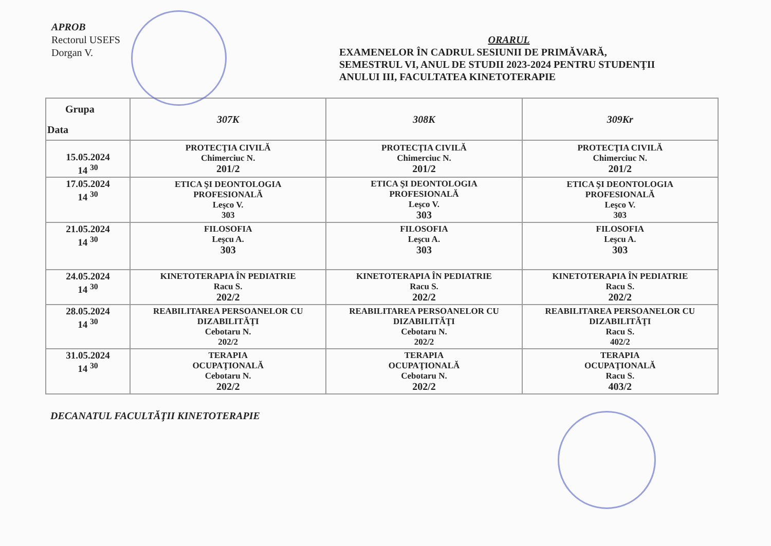APROB
Rectorul USEFS
Dorgan V.
ORARUL
EXAMENELOR ÎN CADRUL SESIUNII DE PRIMĂVARĂ,
SEMESTRUL VI, ANUL DE STUDII 2023-2024 PENTRU STUDENŢII
ANULUI III, FACULTATEA KINETOTERAPIE
| Grupa Data | 307K | 308K | 309Kr |
| --- | --- | --- | --- |
| 15.05.2024 14 <sup>30</sup> | PROTECŢIA CIVILĂ Chimerciuc N. 201/2 | PROTECŢIA CIVILĂ Chimerciuc N. 201/2 | PROTECŢIA CIVILĂ Chimerciuc N. 201/2 |
| 17.05.2024 14 <sup>30</sup> | ETICA ŞI DEONTOLOGIA PROFESIONALĂ Leşco V. 303 | ETICA ŞI DEONTOLOGIA PROFESIONALĂ Leşco V. 303 | ETICA ŞI DEONTOLOGIA PROFESIONALĂ Leşco V. 303 |
| 21.05.2024 14 <sup>30</sup> | FILOSOFIA Leşcu A. 303 | FILOSOFIA Leşcu A. 303 | FILOSOFIA Leşcu A. 303 |
| 24.05.2024 14 <sup>30</sup> | KINETOTERAPIA ÎN PEDIATRIE Racu S. 202/2 | KINETOTERAPIA ÎN PEDIATRIE Racu S. 202/2 | KINETOTERAPIA ÎN PEDIATRIE Racu S. 202/2 |
| 28.05.2024 14 <sup>30</sup> | REABILITAREA PERSOANELOR CU DIZABILITĂŢI Cebotaru N. 202/2 | REABILITAREA PERSOANELOR CU DIZABILITĂŢI Cebotaru N. 202/2 | REABILITAREA PERSOANELOR CU DIZABILITĂŢI Racu S. 402/2 |
| 31.05.2024 14 <sup>30</sup> | TERAPIA OCUPAŢIONALĂ Cebotaru N. 202/2 | TERAPIA OCUPAŢIONALĂ Cebotaru N. 202/2 | TERAPIA OCUPAŢIONALĂ Racu S. 403/2 |
DECANATUL FACULTĂŢII KINETOTERAPIE